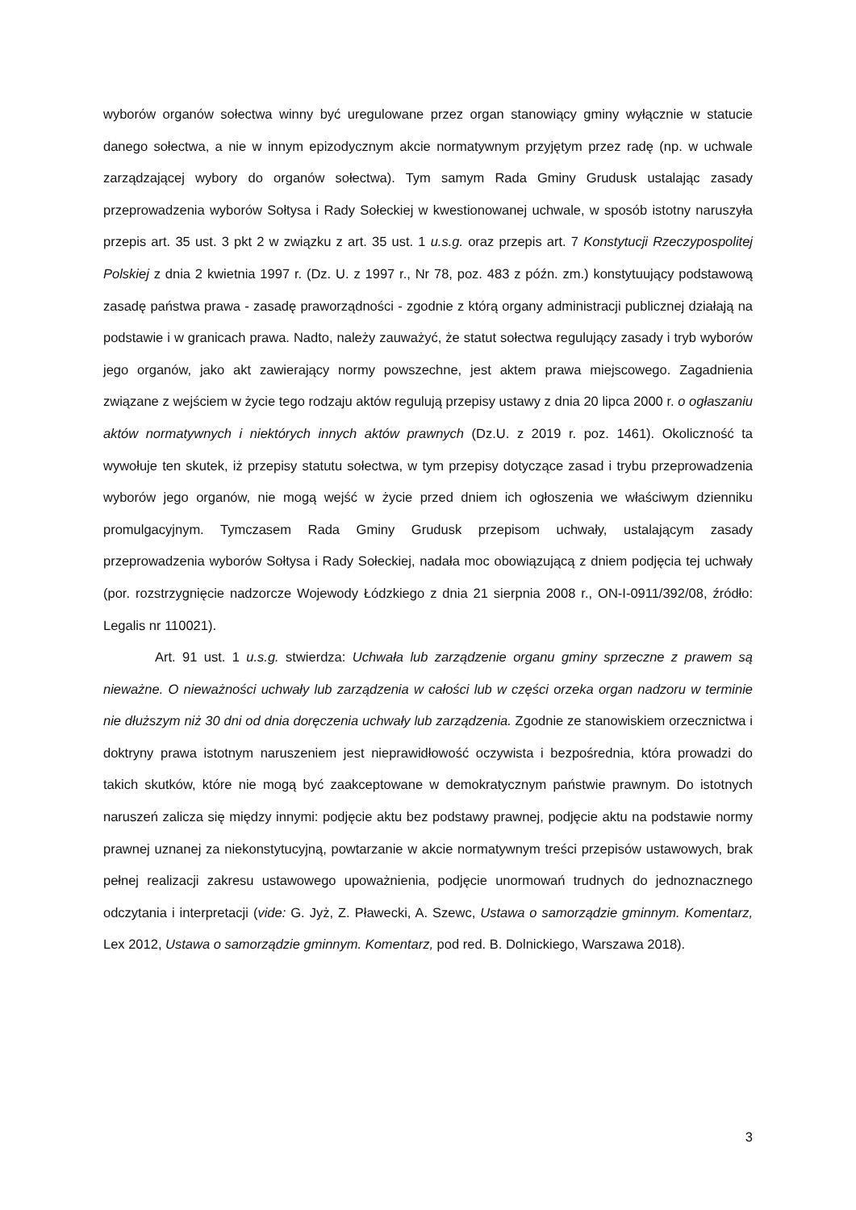wyborów organów sołectwa winny być uregulowane przez organ stanowiący gminy wyłącznie w statucie danego sołectwa, a nie w innym epizodycznym akcie normatywnym przyjętym przez radę (np. w uchwale zarządzającej wybory do organów sołectwa). Tym samym Rada Gminy Grudusk ustalając zasady przeprowadzenia wyborów Sołtysa i Rady Sołeckiej w kwestionowanej uchwale, w sposób istotny naruszyła przepis art. 35 ust. 3 pkt 2 w związku z art. 35 ust. 1 u.s.g. oraz przepis art. 7 Konstytucji Rzeczypospolitej Polskiej z dnia 2 kwietnia 1997 r. (Dz. U. z 1997 r., Nr 78, poz. 483 z późn. zm.) konstytuujący podstawową zasadę państwa prawa - zasadę praworządności - zgodnie z którą organy administracji publicznej działają na podstawie i w granicach prawa. Nadto, należy zauważyć, że statut sołectwa regulujący zasady i tryb wyborów jego organów, jako akt zawierający normy powszechne, jest aktem prawa miejscowego. Zagadnienia związane z wejściem w życie tego rodzaju aktów regulują przepisy ustawy z dnia 20 lipca 2000 r. o ogłaszaniu aktów normatywnych i niektórych innych aktów prawnych (Dz.U. z 2019 r. poz. 1461). Okoliczność ta wywołuje ten skutek, iż przepisy statutu sołectwa, w tym przepisy dotyczące zasad i trybu przeprowadzenia wyborów jego organów, nie mogą wejść w życie przed dniem ich ogłoszenia we właściwym dzienniku promulgacyjnym. Tymczasem Rada Gminy Grudusk przepisom uchwały, ustalającym zasady przeprowadzenia wyborów Sołtysa i Rady Sołeckiej, nadała moc obowiązującą z dniem podjęcia tej uchwały (por. rozstrzygnięcie nadzorcze Wojewody Łódzkiego z dnia 21 sierpnia 2008 r., ON-I-0911/392/08, źródło: Legalis nr 110021).
Art. 91 ust. 1 u.s.g. stwierdza: Uchwała lub zarządzenie organu gminy sprzeczne z prawem są nieważne. O nieważności uchwały lub zarządzenia w całości lub w części orzeka organ nadzoru w terminie nie dłuższym niż 30 dni od dnia doręczenia uchwały lub zarządzenia. Zgodnie ze stanowiskiem orzecznictwa i doktryny prawa istotnym naruszeniem jest nieprawidłowość oczywista i bezpośrednia, która prowadzi do takich skutków, które nie mogą być zaakceptowane w demokratycznym państwie prawnym. Do istotnych naruszeń zalicza się między innymi: podjęcie aktu bez podstawy prawnej, podjęcie aktu na podstawie normy prawnej uznanej za niekonstytucyjną, powtarzanie w akcie normatywnym treści przepisów ustawowych, brak pełnej realizacji zakresu ustawowego upoważnienia, podjęcie unormowań trudnych do jednoznacznego odczytania i interpretacji (vide: G. Jyż, Z. Pławecki, A. Szewc, Ustawa o samorządzie gminnym. Komentarz, Lex 2012, Ustawa o samorządzie gminnym. Komentarz, pod red. B. Dolnickiego, Warszawa 2018).
3